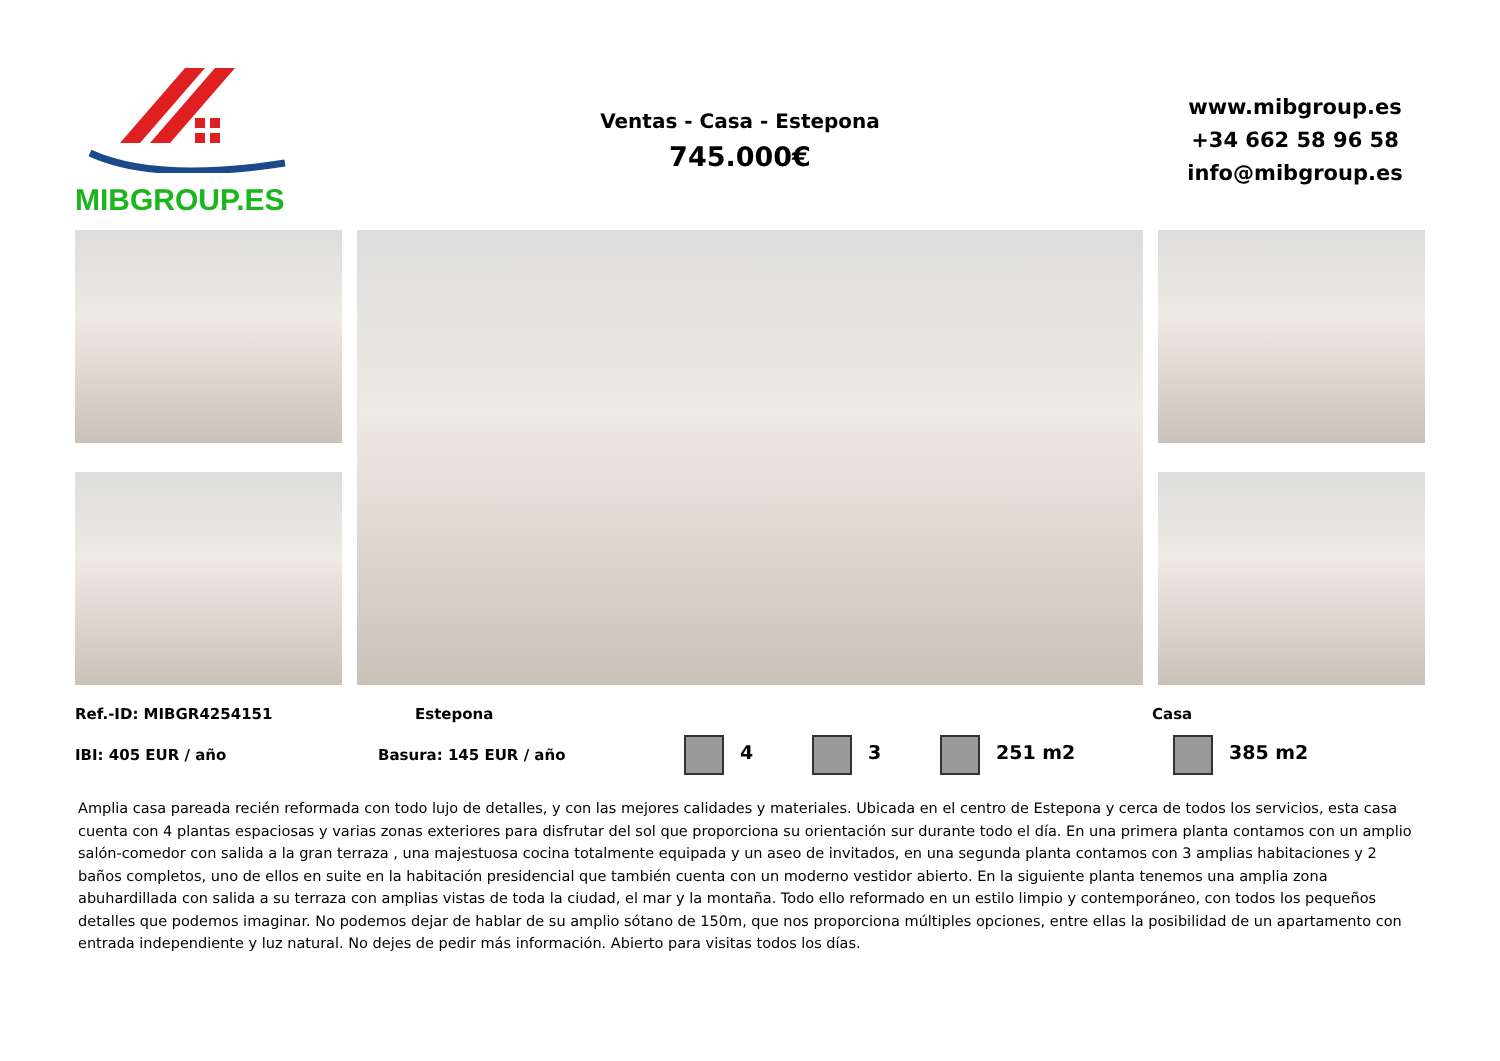MIBGROUP.ES
Ventas - Casa - Estepona
745.000€
www.mibgroup.es
+34 662 58 96 58
info@mibgroup.es
Ref.-ID: MIBGR4254151 Estepona Casa
IBI: 405 EUR / año Basura: 145 EUR / año 4 3 251 m2 385 m2
Amplia casa pareada recién reformada con todo lujo de detalles, y con las mejores calidades y materiales. Ubicada en el centro de Estepona y cerca de todos los servicios, esta casa cuenta con 4 plantas espaciosas y varias zonas exteriores para disfrutar del sol que proporciona su orientación sur durante todo el día. En una primera planta contamos con un amplio salón-comedor con salida a la gran terraza , una majestuosa cocina totalmente equipada y un aseo de invitados, en una segunda planta contamos con 3 amplias habitaciones y 2 baños completos, uno de ellos en suite en la habitación presidencial que también cuenta con un moderno vestidor abierto. En la siguiente planta tenemos una amplia zona abuhardillada con salida a su terraza con amplias vistas de toda la ciudad, el mar y la montaña. Todo ello reformado en un estilo limpio y contemporáneo, con todos los pequeños detalles que podemos imaginar. No podemos dejar de hablar de su amplio sótano de 150m, que nos proporciona múltiples opciones, entre ellas la posibilidad de un apartamento con entrada independiente y luz natural. No dejes de pedir más información. Abierto para visitas todos los días.